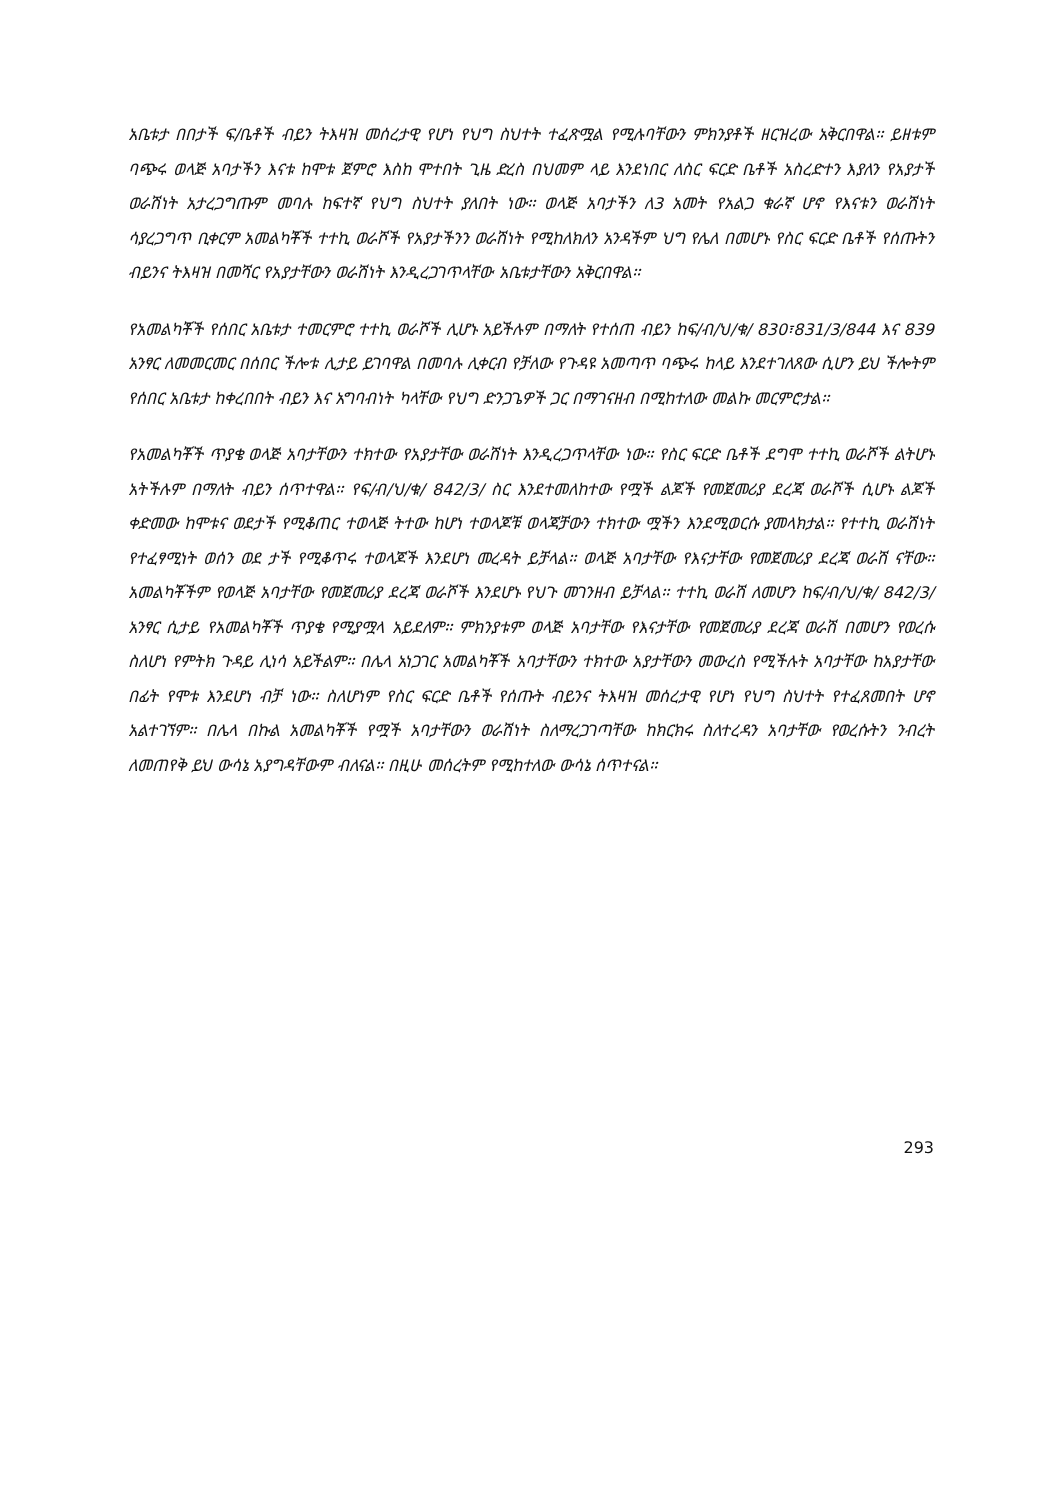አቤቱታ በበታች ፍ/ቤቶች ብይን ትእዛዝ መሰረታዊ የሆነ የህግ ስህተት ተፈጽሟል የሚሉባቸውን ምክንያቶች ዘርዝረው አቅርበዋል፡፡ ይዘቱም ባጭሩ ወላጅ አባታችን እናቱ ከሞቱ ጀምሮ እስከ ሞተበት ጊዜ ድረስ በህመም ላይ እንደነበር ለስር ፍርድ ቤቶች አስረድተን እያለን የአያታች ወራሽነት አታረጋግጡም መባሉ ከፍተኛ የህግ ስህተት ያለበት ነው፡፡ ወላጅ አባታችን ለ3 አመት የአልጋ ቁራኛ ሆኖ የእናቱን ወራሽነት ሳያረጋግጥ ቢቀርም አመልካቾች ተተኪ ወራሾች የአያታችንን ወራሽነት የሚከለክለን አንዳችም ህግ የሌለ በመሆኑ የስር ፍርድ ቤቶች የሰጡትን ብይንና ትእዛዝ በመሻር የአያታቸውን ወራሽነት እንዲረጋገጥላቸው አቤቱታቸውን አቅርበዋል፡፡
የአመልካቾች የሰበር አቤቱታ ተመርምሮ ተተኪ ወራሾች ሊሆኑ አይችሉም በማለት የተሰጠ ብይን ከፍ/ብ/ህ/ቁ/ 830፣831/3/844 እና 839 አንፃር ለመመርመር በሰበር ችሎቱ ሊታይ ይገባዋል በመባሉ ሊቀርብ የቻለው የጉዳዩ አመጣጥ ባጭሩ ከላይ እንደተገለጸው ሲሆን ይህ ችሎትም የሰበር አቤቱታ ከቀረበበት ብይን እና አግባብነት ካላቸው የህግ ድንጋጌዎች ጋር በማገናዘብ በሚከተለው መልኩ መርምሮታል፡፡
የአመልካቾች ጥያቄ ወላጅ አባታቸውን ተክተው የአያታቸው ወራሽነት እንዲረጋጥላቸው ነው፡፡ የስር ፍርድ ቤቶች ደግሞ ተተኪ ወራሾች ልትሆኑ አትችሉም በማለት ብይን ሰጥተዋል፡፡ የፍ/ብ/ህ/ቁ/ 842/3/ ስር እንደተመለከተው የሟች ልጆች የመጀመሪያ ደረጃ ወራሾች ሲሆኑ ልጆች ቀድመው ከሞቱና ወደታች የሚቆጠር ተወላጅ ትተው ከሆነ ተወላጆቹ ወላጃቻውን ተክተው ሟችን እንደሚወርሱ ያመላክታል፡፡ የተተኪ ወራሽነት የተፈፃሚነት ወሰን ወደ ታች የሚቆጥሩ ተወላጆች እንደሆነ መረዳት ይቻላል፡፡ ወላጅ አባታቸው የእናታቸው የመጀመሪያ ደረጃ ወራሽ ናቸው፡፡ አመልካቾችም የወላጅ አባታቸው የመጀመሪያ ደረጃ ወራሾች እንደሆኑ የህጉ መገንዘብ ይቻላል፡፡ ተተኪ ወራሽ ለመሆን ከፍ/ብ/ህ/ቁ/ 842/3/ አንፃር ሲታይ የአመልካቾች ጥያቄ የሚያሟላ አይደለም፡፡ ምክንያቱም ወላጅ አባታቸው የእናታቸው የመጀመሪያ ደረጃ ወራሽ በመሆን የወረሱ ስለሆነ የምትክ ጉዳይ ሊነሳ አይችልም፡፡ በሌላ አነጋገር አመልካቾች አባታቸውን ተክተው አያታቸውን መውረስ የሚችሉት አባታቸው ከአያታቸው በፊት የሞቱ እንደሆነ ብቻ ነው፡፡ ስለሆነም የስር ፍርድ ቤቶች የሰጡት ብይንና ትእዛዝ መሰረታዊ የሆነ የህግ ስህተት የተፈጸመበት ሆኖ አልተገኘም፡፡ በሌላ በኩል አመልካቾች የሟች አባታቸውን ወራሽነት ስለማረጋገጣቸው ከክርክሩ ስለተረዳን አባታቸው የወረሱትን ንብረት ለመጠየቅ ይህ ውሳኔ አያግዳቸውም ብለናል፡፡ በዚሁ መሰረትም የሚከተለው ውሳኔ ሰጥተናል፡፡
293